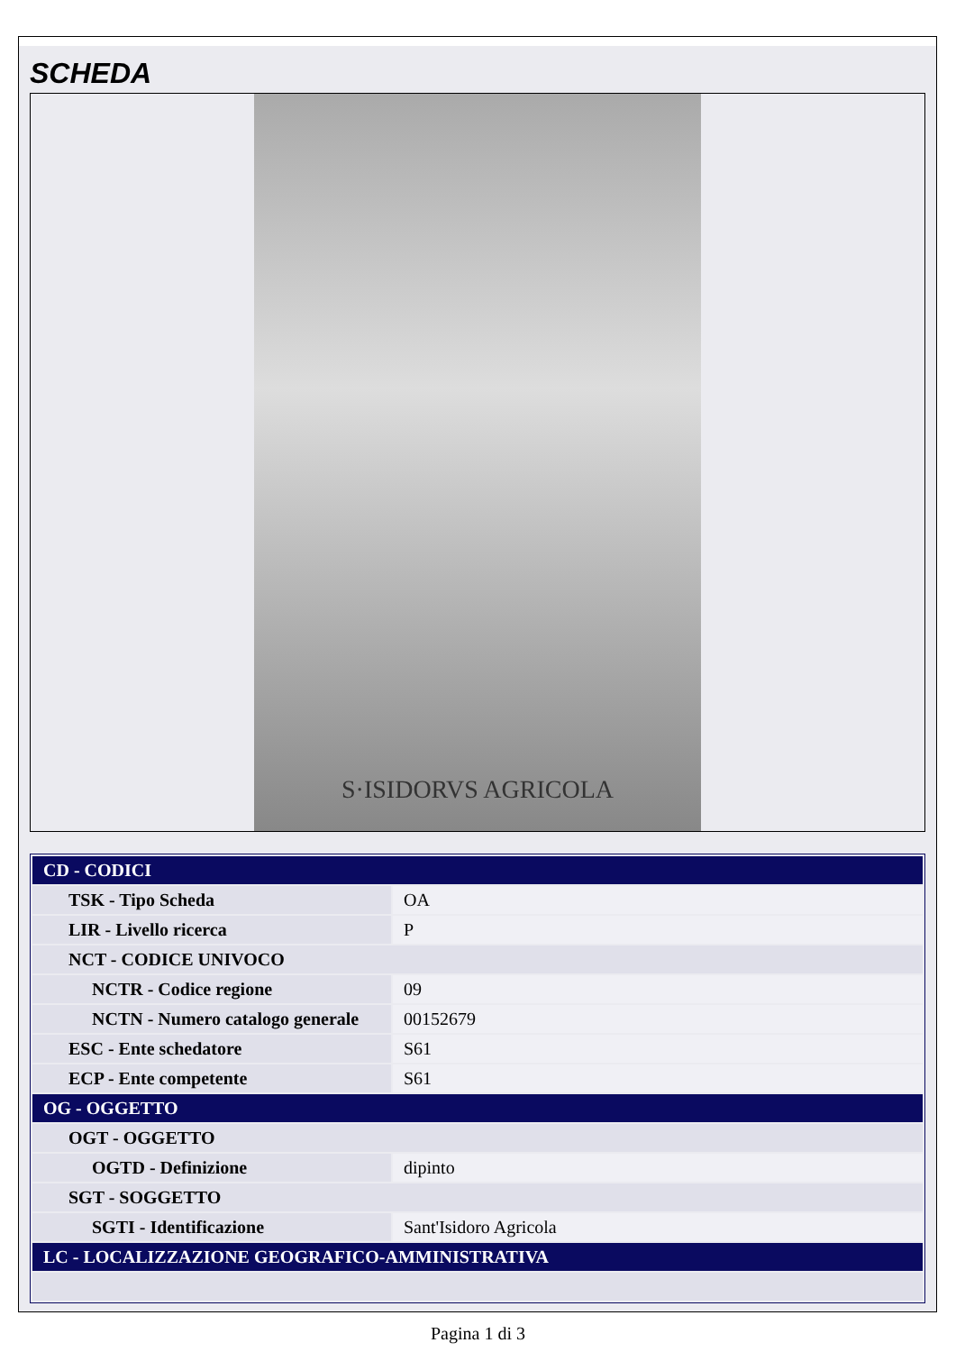SCHEDA
S·ISIDORVS AGRICOLA
| CD - CODICI | |
| TSK - Tipo Scheda | OA |
| LIR - Livello ricerca | P |
| NCT - CODICE UNIVOCO | |
| NCTR - Codice regione | 09 |
| NCTN - Numero catalogo generale | 00152679 |
| ESC - Ente schedatore | S61 |
| ECP - Ente competente | S61 |
| OG - OGGETTO | |
| OGT - OGGETTO | |
| OGTD - Definizione | dipinto |
| SGT - SOGGETTO | |
| SGTI - Identificazione | Sant'Isidoro Agricola |
| LC - LOCALIZZAZIONE GEOGRAFICO-AMMINISTRATIVA | |
Pagina 1 di 3